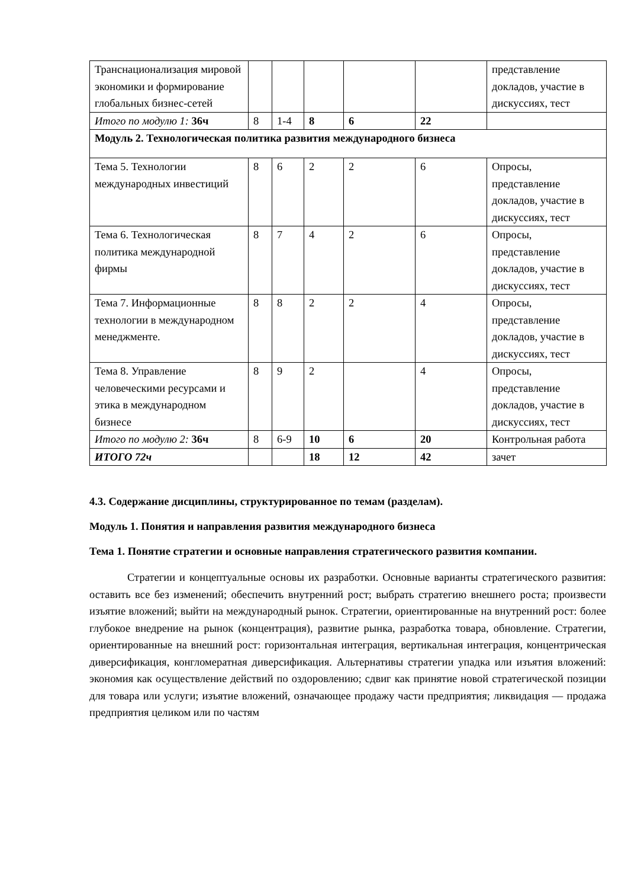| Транснационализация мировой экономики и формирование глобальных бизнес-сетей | | | | | | представление докладов, участие в дискуссиях, тест |
| Итого по модулю 1: 36ч | 8 | 1-4 | 8 | 6 | 22 | |
| Модуль 2. Технологическая политика развития международного бизнеса | | | | | | |
| Тема 5. Технологии международных инвестиций | 8 | 6 | 2 | 2 | 6 | Опросы, представление докладов, участие в дискуссиях, тест |
| Тема 6. Технологическая политика международной фирмы | 8 | 7 | 4 | 2 | 6 | Опросы, представление докладов, участие в дискуссиях, тест |
| Тема 7. Информационные технологии в международном менеджменте. | 8 | 8 | 2 | 2 | 4 | Опросы, представление докладов, участие в дискуссиях, тест |
| Тема 8. Управление человеческими ресурсами и этика в международном бизнесе | 8 | 9 | 2 | | 4 | Опросы, представление докладов, участие в дискуссиях, тест |
| Итого по модулю 2: 36ч | 8 | 6-9 | 10 | 6 | 20 | Контрольная работа |
| ИТОГО 72ч | | | 18 | 12 | 42 | зачет |
4.3. Содержание дисциплины, структурированное по темам (разделам).
Модуль 1. Понятия и направления развития международного бизнеса
Тема 1. Понятие стратегии и основные направления стратегического развития компании.
Стратегии и концептуальные основы их разработки. Основные варианты стратегического развития: оставить все без изменений; обеспечить внутренний рост; выбрать стратегию внешнего роста; произвести изъятие вложений; выйти на международный рынок. Стратегии, ориентированные на внутренний рост: более глубокое внедрение на рынок (концентрация), развитие рынка, разработка товара, обновление. Стратегии, ориентированные на внешний рост: горизонтальная интеграция, вертикальная интеграция, концентрическая диверсификация, конгломератная диверсификация. Альтернативы стратегии упадка или изъятия вложений: экономия как осуществление действий по оздоровлению; сдвиг как принятие новой стратегической позиции для товара или услуги; изъятие вложений, означающее продажу части предприятия; ликвидация — продажа предприятия целиком или по частям